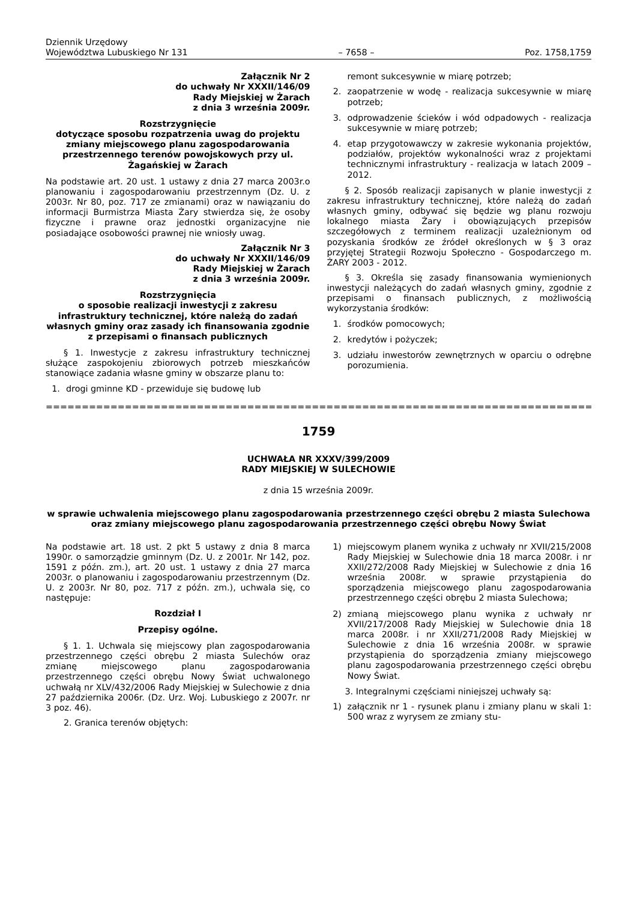Dziennik Urzędowy
Województwa Lubuskiego Nr 131
– 7658 –
Poz. 1758,1759
Załącznik Nr 2
do uchwały Nr XXXII/146/09
Rady Miejskiej w Żarach
z dnia 3 września 2009r.
Rozstrzygnięcie
dotyczące sposobu rozpatrzenia uwag do projektu zmiany miejscowego planu zagospodarowania przestrzennego terenów powojskowych przy ul. Żagańskiej w Żarach
Na podstawie art. 20 ust. 1 ustawy z dnia 27 marca 2003r.o planowaniu i zagospodarowaniu przestrzennym (Dz. U. z 2003r. Nr 80, poz. 717 ze zmianami) oraz w nawiązaniu do informacji Burmistrza Miasta Żary stwierdza się, że osoby fizyczne i prawne oraz jednostki organizacyjne nie posiadające osobowości prawnej nie wniosły uwag.
Załącznik Nr 3
do uchwały Nr XXXII/146/09
Rady Miejskiej w Żarach
z dnia 3 września 2009r.
Rozstrzygnięcia
o sposobie realizacji inwestycji z zakresu infrastruktury technicznej, które należą do zadań własnych gminy oraz zasady ich finansowania zgodnie z przepisami o finansach publicznych
§ 1. Inwestycje z zakresu infrastruktury technicznej służące zaspokojeniu zbiorowych potrzeb mieszkańców stanowiące zadania własne gminy w obszarze planu to:
1. drogi gminne KD - przewiduje się budowę lub
remont sukcesywnie w miarę potrzeb;
2. zaopatrzenie w wodę - realizacja sukcesywnie w miarę potrzeb;
3. odprowadzenie ścieków i wód odpadowych - realizacja sukcesywnie w miarę potrzeb;
4. etap przygotowawczy w zakresie wykonania projektów, podziałów, projektów wykonalności wraz z projektami technicznymi infrastruktury - realizacja w latach 2009 – 2012.
§ 2. Sposób realizacji zapisanych w planie inwestycji z zakresu infrastruktury technicznej, które należą do zadań własnych gminy, odbywać się będzie wg planu rozwoju lokalnego miasta Żary i obowiązujących przepisów szczegółowych z terminem realizacji uzależnionym od pozyskania środków ze źródeł określonych w § 3 oraz przyjętej Strategii Rozwoju Społeczno - Gospodarczego m. ŻARY 2003 - 2012.
§ 3. Określa się zasady finansowania wymienionych inwestycji należących do zadań własnych gminy, zgodnie z przepisami o finansach publicznych, z możliwością wykorzystania środków:
1. środków pomocowych;
2. kredytów i pożyczek;
3. udziału inwestorów zewnętrznych w oparciu o odrębne porozumienia.
==================================================================================
1759
UCHWAŁA NR XXXV/399/2009
RADY MIEJSKIEJ W SULECHOWIE
z dnia 15 września 2009r.
w sprawie uchwalenia miejscowego planu zagospodarowania przestrzennego części obrębu 2 miasta Sulechowa oraz zmiany miejscowego planu zagospodarowania przestrzennego części obrębu Nowy Świat
Na podstawie art. 18 ust. 2 pkt 5 ustawy z dnia 8 marca 1990r. o samorządzie gminnym (Dz. U. z 2001r. Nr 142, poz. 1591 z późn. zm.), art. 20 ust. 1 ustawy z dnia 27 marca 2003r. o planowaniu i zagospodarowaniu przestrzennym (Dz. U. z 2003r. Nr 80, poz. 717 z późn. zm.), uchwala się, co następuje:
Rozdział I
Przepisy ogólne.
§ 1. 1. Uchwala się miejscowy plan zagospodarowania przestrzennego części obrębu 2 miasta Sulechów oraz zmianę miejscowego planu zagospodarowania przestrzennego części obrębu Nowy Świat uchwalonego uchwałą nr XLV/432/2006 Rady Miejskiej w Sulechowie z dnia 27 października 2006r. (Dz. Urz. Woj. Lubuskiego z 2007r. nr 3 poz. 46).
2. Granica terenów objętych:
1) miejscowym planem wynika z uchwały nr XVII/215/2008 Rady Miejskiej w Sulechowie dnia 18 marca 2008r. i nr XXII/272/2008 Rady Miejskiej w Sulechowie z dnia 16 września 2008r. w sprawie przystąpienia do sporządzenia miejscowego planu zagospodarowania przestrzennego części obrębu 2 miasta Sulechowa;
2) zmianą miejscowego planu wynika z uchwały nr XVII/217/2008 Rady Miejskiej w Sulechowie dnia 18 marca 2008r. i nr XXII/271/2008 Rady Miejskiej w Sulechowie z dnia 16 września 2008r. w sprawie przystąpienia do sporządzenia zmiany miejscowego planu zagospodarowania przestrzennego części obrębu Nowy Świat.
3. Integralnymi częściami niniejszej uchwały są:
1) załącznik nr 1 - rysunek planu i zmiany planu w skali 1: 500 wraz z wyrysem ze zmiany stu-